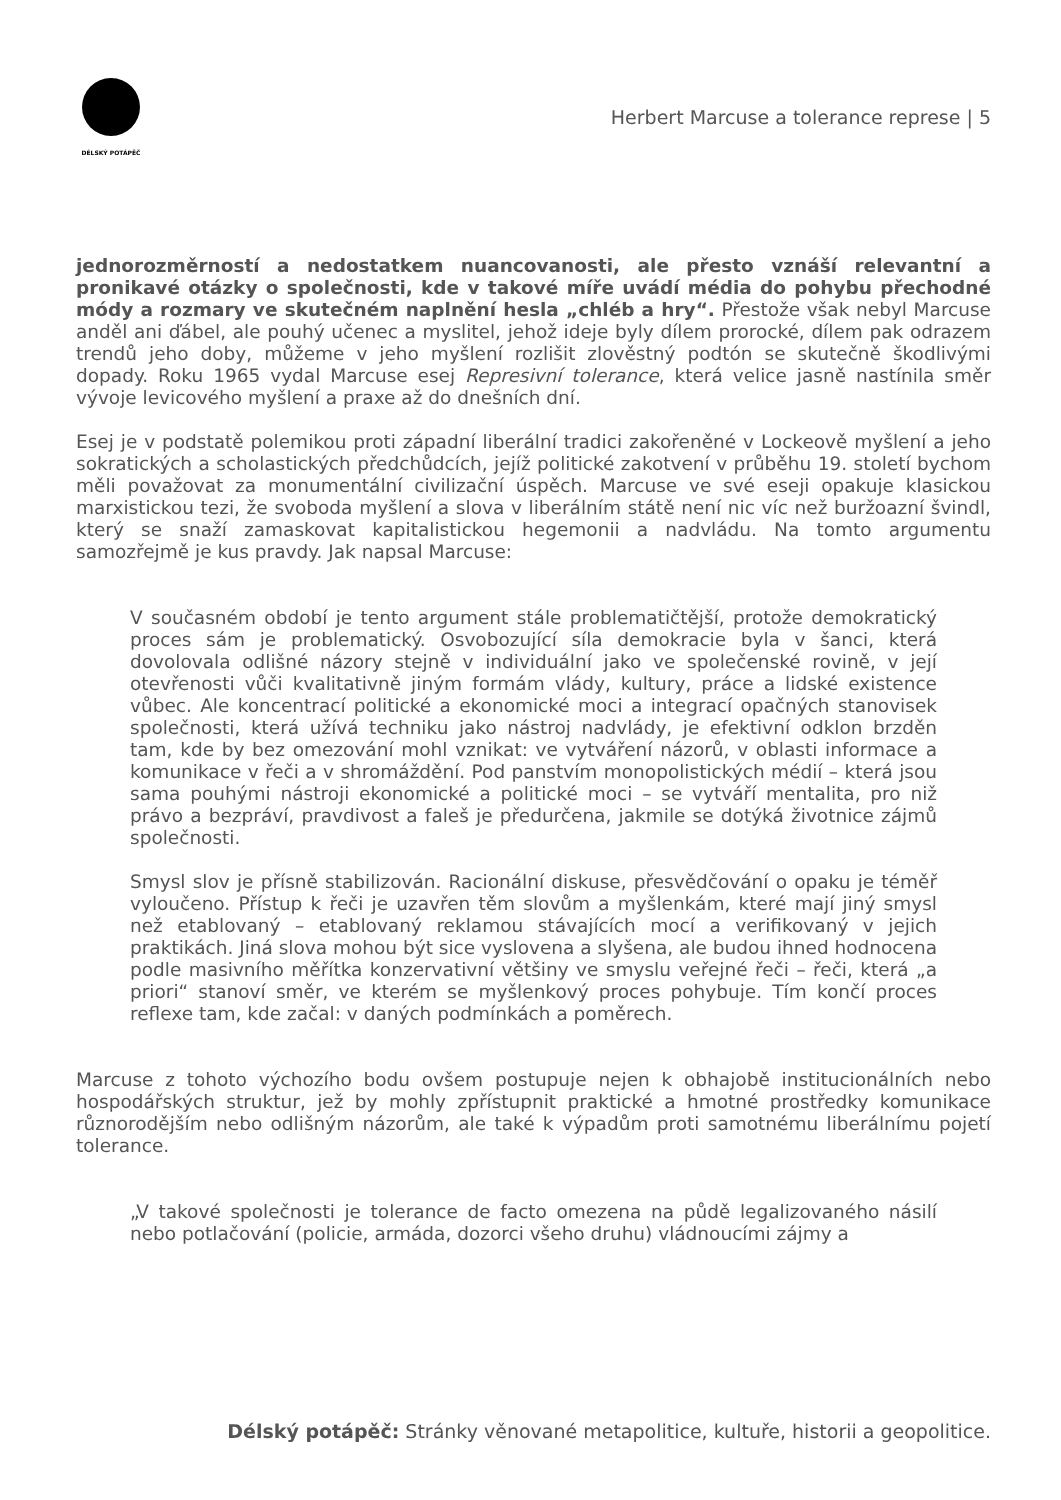DÉLSKÝ POTÁPĚČ
Herbert Marcuse a tolerance represe | 5
jednorozměrností a nedostatkem nuancovanosti, ale přesto vznáší relevantní a pronikavé otázky o společnosti, kde v takové míře uvádí média do pohybu přechodné módy a rozmary ve skutečném naplnění hesla „chléb a hry“. Přestože však nebyl Marcuse anděl ani ďábel, ale pouhý učenec a myslitel, jehož ideje byly dílem prorocké, dílem pak odrazem trendů jeho doby, můžeme v jeho myšlení rozlišit zlověstný podtón se skutečně škodlivými dopady. Roku 1965 vydal Marcuse esej Represivní tolerance, která velice jasně nastínila směr vývoje levicového myšlení a praxe až do dnešních dní.
Esej je v podstatě polemikou proti západní liberální tradici zakořeněné v Lockeově myšlení a jeho sokratických a scholastických předchůdcích, jejíž politické zakotvení v průběhu 19. století bychom měli považovat za monumentální civilizační úspěch. Marcuse ve své eseji opakuje klasickou marxistickou tezi, že svoboda myšlení a slova v liberálním státě není nic víc než buržoazní švindl, který se snaží zamaskovat kapitalistickou hegemonii a nadvládu. Na tomto argumentu samozřejmě je kus pravdy. Jak napsal Marcuse:
V současném období je tento argument stále problematičtější, protože demokratický proces sám je problematický. Osvobozující síla demokracie byla v šanci, která dovolovala odlišné názory stejně v individuální jako ve společenské rovině, v její otevřenosti vůči kvalitativně jiným formám vlády, kultury, práce a lidské existence vůbec. Ale koncentrací politické a ekonomické moci a integrací opačných stanovisek společnosti, která užívá techniku jako nástroj nadvlády, je efektivní odklon brzděn tam, kde by bez omezování mohl vznikat: ve vytváření názorů, v oblasti informace a komunikace v řeči a v shromáždění. Pod panstvím monopolistických médií – která jsou sama pouhými nástroji ekonomické a politické moci – se vytváří mentalita, pro niž právo a bezpráví, pravdivost a faleš je předurčena, jakmile se dotýká životnice zájmů společnosti.
Smysl slov je přísně stabilizován. Racionální diskuse, přesvědčování o opaku je téměř vyloučeno. Přístup k řeči je uzavřen těm slovům a myšlenkám, které mají jiný smysl než etablovaný – etablovaný reklamou stávajících mocí a verifikovaný v jejich praktikách. Jiná slova mohou být sice vyslovena a slyšena, ale budou ihned hodnocena podle masivního měřítka konzervativní většiny ve smyslu veřejné řeči – řeči, která „a priori“ stanoví směr, ve kterém se myšlenkový proces pohybuje. Tím končí proces reflexe tam, kde začal: v daných podmínkách a poměrech.
Marcuse z tohoto výchozího bodu ovšem postupuje nejen k obhajobě institucionálních nebo hospodářských struktur, jež by mohly zpřístupnit praktické a hmotné prostředky komunikace různorodějším nebo odlišným názorům, ale také k výpadům proti samotnému liberálnímu pojetí tolerance.
„V takové společnosti je tolerance de facto omezena na půdě legalizovaného násilí nebo potlačování (policie, armáda, dozorci všeho druhu) vládnoucími zájmy a
Délský potápěč: Stránky věnované metapolitice, kultuře, historii a geopolitice.